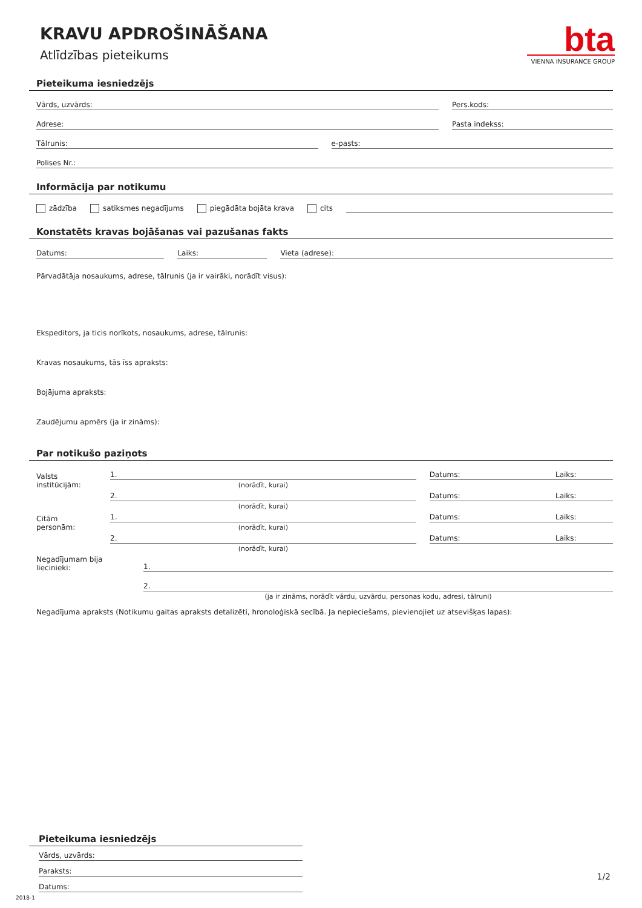KRAVU APDROŠINĀŠANA
Atlīdzības pieteikums
bta
VIENNA INSURANCE GROUP
Pieteikuma iesniedzējs
Vārds, uzvārds:
Pers.kods:
Adrese:
Pasta indekss:
Tālrunis:
e-pasts:
Polises Nr.:
Informācija par notikumu
zādzība satiksmes negadījums piegādāta bojāta krava cits
Konstatēts kravas bojāšanas vai pazušanas fakts
Datums:
Laiks:
Vieta (adrese):
Pārvadātāja nosaukums, adrese, tālrunis (ja ir vairāki, norādīt visus):
Ekspeditors, ja ticis norīkots, nosaukums, adrese, tālrunis:
Kravas nosaukums, tās īss apraksts:
Bojājuma apraksts:
Zaudējumu apmērs (ja ir zināms):
Par notikušo paziņots
Valsts institūcijām:
1.
(norādīt, kurai)
Datums: Laiks:
2.
(norādīt, kurai)
Datums: Laiks:
Citām personām:
1.
(norādīt, kurai)
Datums: Laiks:
2.
(norādīt, kurai)
Datums: Laiks:
Negadījumam bija liecinieki:
1.
2.
(ja ir zināms, norādīt vārdu, uzvārdu, personas kodu, adresi, tālruni)
Negadījuma apraksts (Notikumu gaitas apraksts detalizēti, hronoloģiskā secībā. Ja nepieciešams, pievienojiet uz atsevišķas lapas):
Pieteikuma iesniedzējs
Vārds, uzvārds:
Paraksts:
Datums:
1/2
2018-1